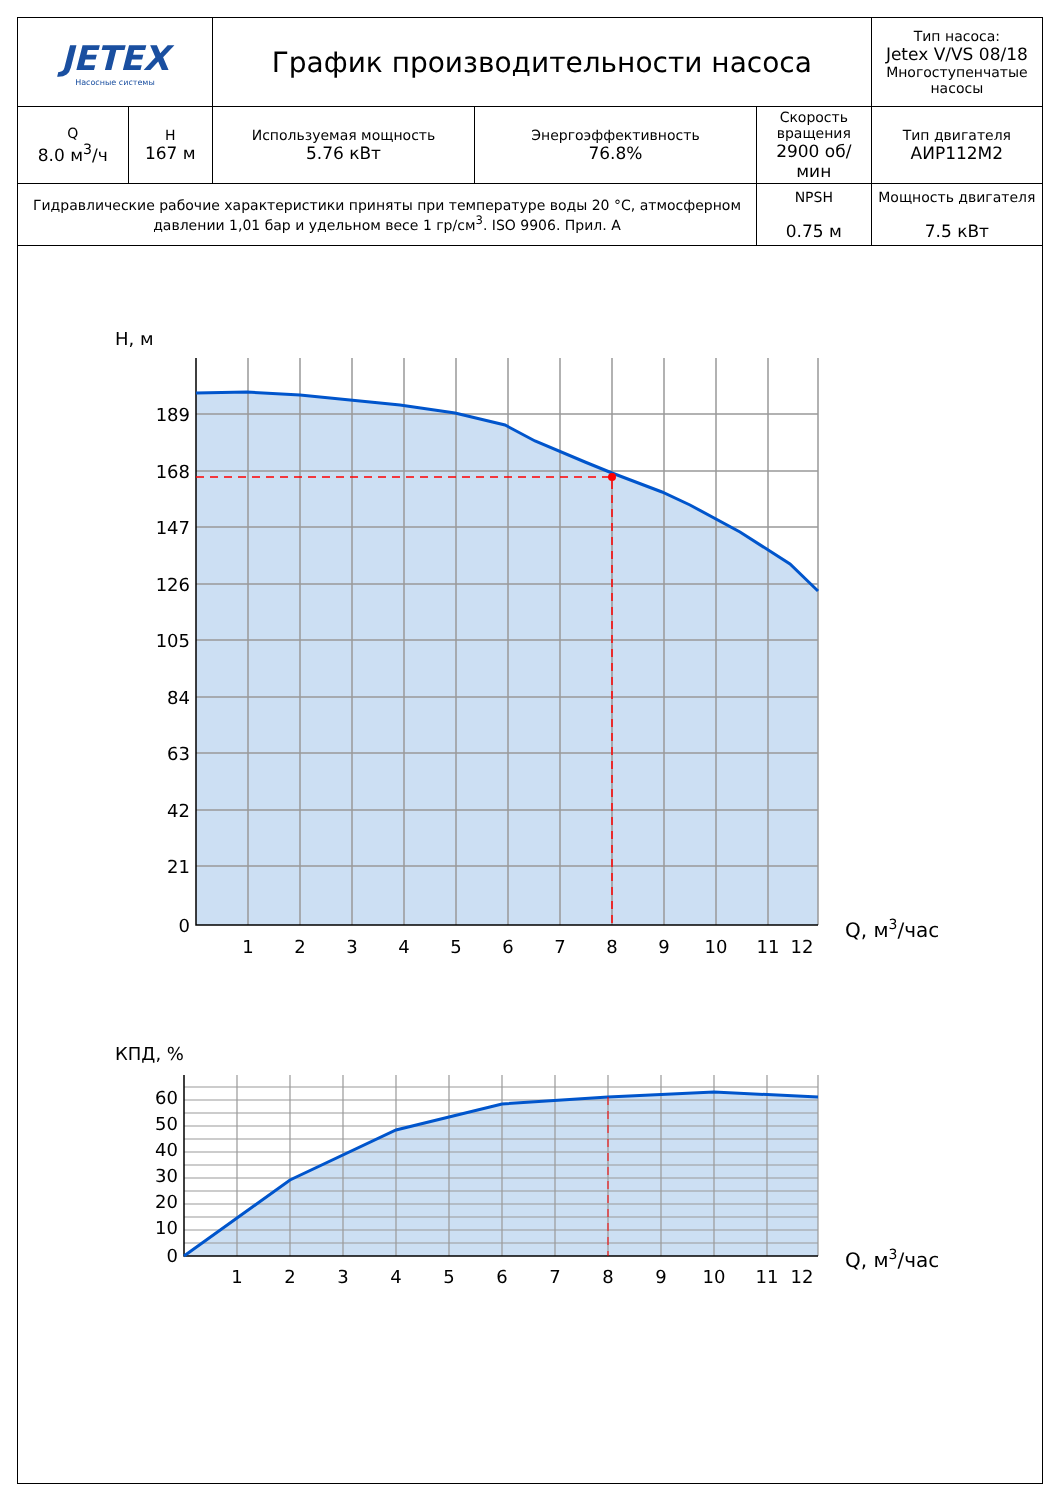| JETEX Насосные системы | | График производительности насоса | | | Тип насоса: Jetex V/VS 08/18 Многоступенчатые насосы |
| Q 8.0 м<sup>3</sup>/ч | H 167 м | Используемая мощность 5.76 кВт | Энергоэффективность 76.8% | Скорость вращения 2900 об/мин | Тип двигателя АИР112М2 |
| Гидравлические рабочие характеристики приняты при температуре воды 20 °С, атмосферном давлении 1,01 бар и удельном весе 1 гр/см<sup>3</sup>. ISO 9906. Прил. А | | | | NPSH 0.75 м | Мощность двигателя 7.5 кВт |
H, м
189
168
147
126
105
84
63
42
21
0
1
2
3
4
5
6
7
8
9
10
11
12
Q, м3/час
КПД, %
60
50
40
30
20
10
0
1
2
3
4
5
6
7
8
9
10
11
12
Q, м3/час